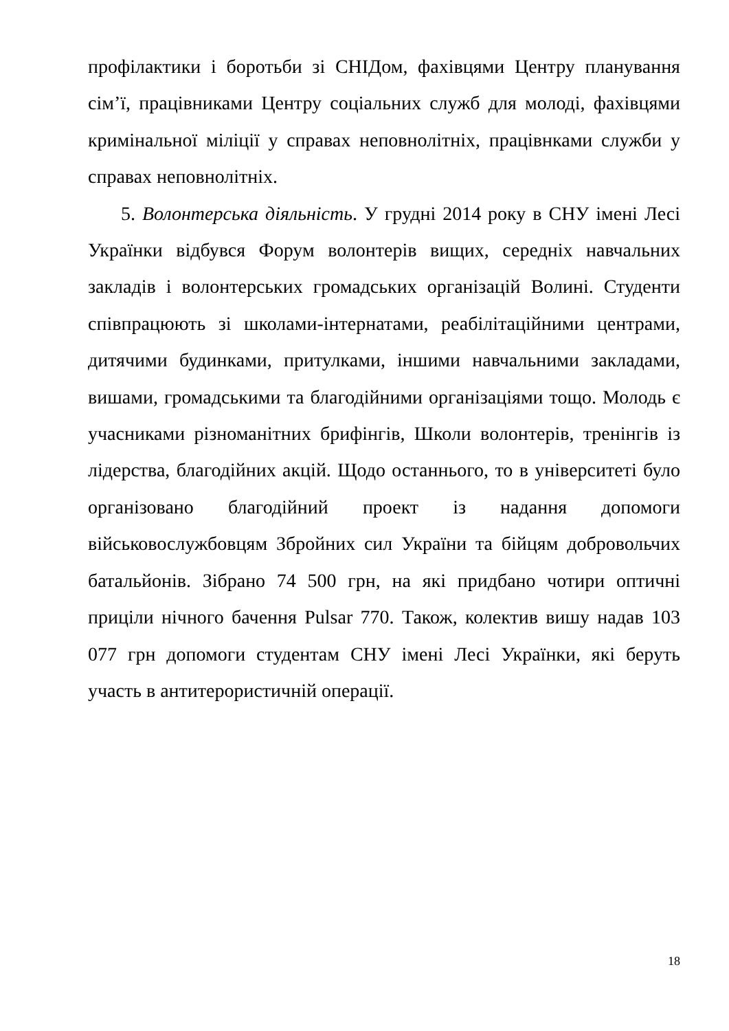профілактики і боротьби зі СНІДом, фахівцями Центру планування сім’ї, працівниками Центру соціальних служб для молоді, фахівцями кримінальної міліції у справах неповнолітніх, працівнками служби у справах неповнолітніх.
5. Волонтерська діяльність. У грудні 2014 року в СНУ імені Лесі Українки відбувся Форум волонтерів вищих, середніх навчальних закладів і волонтерських громадських організацій Волині. Студенти співпрацюють зі школами-інтернатами, реабілітаційними центрами, дитячими будинками, притулками, іншими навчальними закладами, вишами, громадськими та благодійними організаціями тощо. Молодь є учасниками різноманітних брифінгів, Школи волонтерів, тренінгів із лідерства, благодійних акцій. Щодо останнього, то в університеті було організовано благодійний проект із надання допомоги військовослужбовцям Збройних сил України та бійцям добровольчих батальйонів. Зібрано 74 500 грн, на які придбано чотири оптичні приціли нічного бачення Pulsar 770. Також, колектив вишу надав 103 077 грн допомоги студентам СНУ імені Лесі Українки, які беруть участь в антитерористичній операції.
18